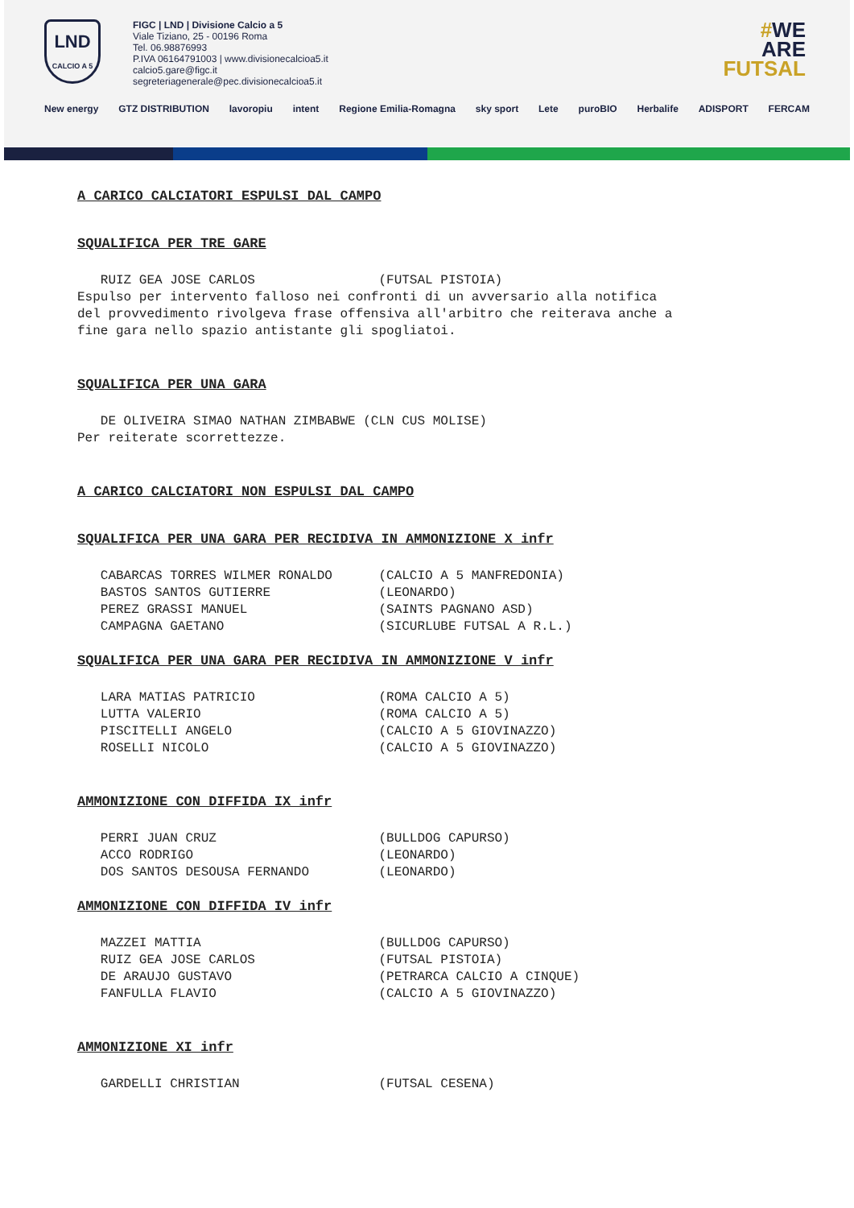LND
CALCIO A 5
FIGC | LND | Divisione Calcio a 5
Viale Tiziano, 25 - 00196 Roma
Tel. 06.98876993
P.IVA 06164791003 | www.divisionecalcioa5.it
calcio5.gare@figc.it
segreteriagenerale@pec.divisionecalcioa5.it
#WE
ARE
FUTSAL
New energy GTZ DISTRIBUTION lavoropiu intent Regione Emilia-Romagna sky sport Lete puroBIO Herbalife ADISPORT FERCAM
A CARICO CALCIATORI ESPULSI DAL CAMPO
SQUALIFICA PER TRE GARE
RUIZ GEA JOSE CARLOS (FUTSAL PISTOIA) Espulso per intervento falloso nei confronti di un avversario alla notifica del provvedimento rivolgeva frase offensiva all'arbitro che reiterava anche a fine gara nello spazio antistante gli spogliatoi.
SQUALIFICA PER UNA GARA
DE OLIVEIRA SIMAO NATHAN ZIMBABWE (CLN CUS MOLISE) Per reiterate scorrettezze.
A CARICO CALCIATORI NON ESPULSI DAL CAMPO
SQUALIFICA PER UNA GARA PER RECIDIVA IN AMMONIZIONE X infr
CABARCAS TORRES WILMER RONALDO (CALCIO A 5 MANFREDONIA) BASTOS SANTOS GUTIERRE (LEONARDO) PEREZ GRASSI MANUEL (SAINTS PAGNANO ASD) CAMPAGNA GAETANO (SICURLUBE FUTSAL A R.L.)
SQUALIFICA PER UNA GARA PER RECIDIVA IN AMMONIZIONE V infr
LARA MATIAS PATRICIO (ROMA CALCIO A 5) LUTTA VALERIO (ROMA CALCIO A 5) PISCITELLI ANGELO (CALCIO A 5 GIOVINAZZO) ROSELLI NICOLO (CALCIO A 5 GIOVINAZZO)
AMMONIZIONE CON DIFFIDA IX infr
PERRI JUAN CRUZ (BULLDOG CAPURSO) ACCO RODRIGO (LEONARDO) DOS SANTOS DESOUSA FERNANDO (LEONARDO)
AMMONIZIONE CON DIFFIDA IV infr
MAZZEI MATTIA (BULLDOG CAPURSO) RUIZ GEA JOSE CARLOS (FUTSAL PISTOIA) DE ARAUJO GUSTAVO (PETRARCA CALCIO A CINQUE) FANFULLA FLAVIO (CALCIO A 5 GIOVINAZZO)
AMMONIZIONE XI infr
GARDELLI CHRISTIAN (FUTSAL CESENA)